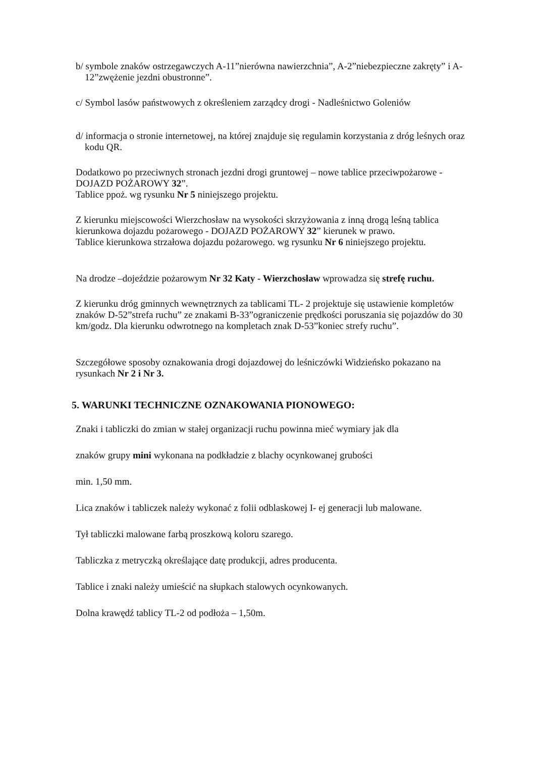b/ symbole znaków ostrzegawczych A-11”nierówna nawierzchnia”, A-2”niebezpieczne zakręty” i A-12”zwężenie jezdni obustronne”.
c/ Symbol lasów państwowych z określeniem zarządcy drogi - Nadleśnictwo Goleniów
d/ informacja o stronie internetowej, na której znajduje się regulamin korzystania z dróg leśnych oraz kodu QR.
Dodatkowo po przeciwnych stronach jezdni drogi gruntowej – nowe tablice przeciwpożarowe - DOJAZD POŻAROWY 32”.
Tablice ppoż. wg rysunku Nr 5 niniejszego projektu.
Z kierunku miejscowości Wierzchosław na wysokości skrzyżowania z inną drogą leśną tablica kierunkowa dojazdu pożarowego - DOJAZD POŻAROWY 32” kierunek w prawo.
Tablice kierunkowa strzałowa dojazdu pożarowego. wg rysunku Nr 6 niniejszego projektu.
Na drodze –dojeździe pożarowym Nr 32 Katy - Wierzchosław wprowadza się strefę ruchu.
Z kierunku dróg gminnych wewnętrznych za tablicami TL- 2 projektuje się ustawienie kompletów znaków D-52”strefa ruchu” ze znakami B-33”ograniczenie prędkości poruszania się pojazdów do 30 km/godz. Dla kierunku odwrotnego na kompletach znak D-53”koniec strefy ruchu”.
Szczegółowe sposoby oznakowania drogi dojazdowej do leśniczówki Widzieńsko pokazano na rysunkach Nr 2 i Nr 3.
5. WARUNKI TECHNICZNE OZNAKOWANIA PIONOWEGO:
Znaki i tabliczki do zmian w stałej organizacji ruchu powinna mieć wymiary jak dla
znaków grupy mini wykonana na podkładzie z blachy ocynkowanej grubości
min. 1,50 mm.
Lica znaków i tabliczek należy wykonać z folii odblaskowej I- ej generacji lub malowane.
Tył tabliczki malowane farbą proszkową koloru szarego.
Tabliczka z metryczką określające datę produkcji, adres producenta.
Tablice i znaki należy umieścić na słupkach stalowych ocynkowanych.
Dolna krawędź tablicy TL-2 od podłoża – 1,50m.